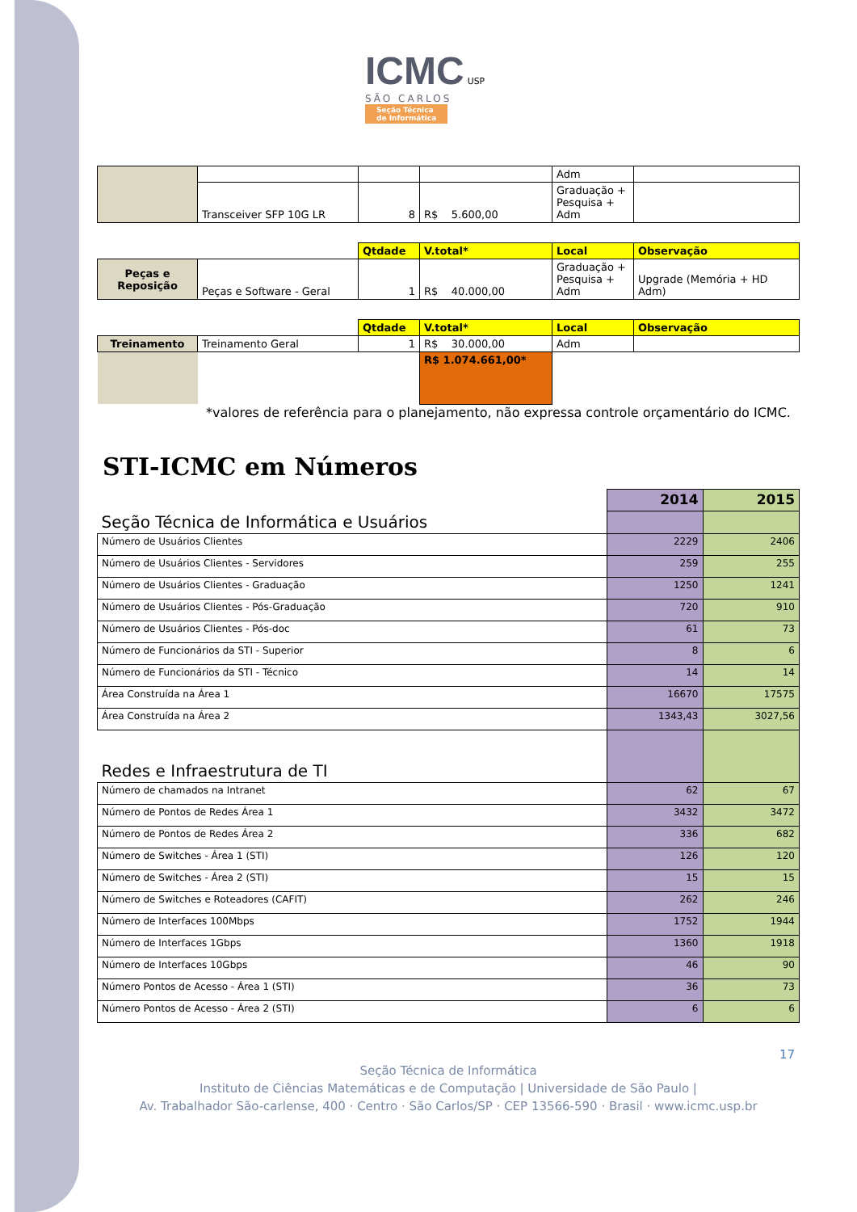ICMC USP
SÃO CARLOS
Seção Técnica
de Informática
| | | | | Adm | |
| | Transceiver SFP 10G LR | 8 | R$ 5.600,00 | Graduação + Pesquisa + Adm | |
| | | Qtdade | V.total* | Local | Observação |
| Peças e Reposição | Peças e Software - Geral | 1 | R$ 40.000,00 | Graduação + Pesquisa + Adm | Upgrade (Memória + HD Adm) |
| | | Qtdade | V.total* | Local | Observação |
| Treinamento | Treinamento Geral | 1 | R$ 30.000,00 | Adm | |
| | | | R$ 1.074.661,00* | | |
*valores de referência para o planejamento, não expressa controle orçamentário do ICMC.
STI-ICMC em Números
| | 2014 | 2015 |
| Seção Técnica de Informática e Usuários | | |
| Número de Usuários Clientes | 2229 | 2406 |
| Número de Usuários Clientes - Servidores | 259 | 255 |
| Número de Usuários Clientes - Graduação | 1250 | 1241 |
| Número de Usuários Clientes - Pós-Graduação | 720 | 910 |
| Número de Usuários Clientes - Pós-doc | 61 | 73 |
| Número de Funcionários da STI - Superior | 8 | 6 |
| Número de Funcionários da STI - Técnico | 14 | 14 |
| Área Construída na Área 1 | 16670 | 17575 |
| Área Construída na Área 2 | 1343,43 | 3027,56 |
| Redes e Infraestrutura de TI | | |
| Número de chamados na Intranet | 62 | 67 |
| Número de Pontos de Redes Área 1 | 3432 | 3472 |
| Número de Pontos de Redes Área 2 | 336 | 682 |
| Número de Switches - Área 1 (STI) | 126 | 120 |
| Número de Switches - Área 2 (STI) | 15 | 15 |
| Número de Switches e Roteadores (CAFIT) | 262 | 246 |
| Número de Interfaces 100Mbps | 1752 | 1944 |
| Número de Interfaces 1Gbps | 1360 | 1918 |
| Número de Interfaces 10Gbps | 46 | 90 |
| Número Pontos de Acesso - Área 1 (STI) | 36 | 73 |
| Número Pontos de Acesso - Área 2 (STI) | 6 | 6 |
17
Seção Técnica de Informática
Instituto de Ciências Matemáticas e de Computação | Universidade de São Paulo |
Av. Trabalhador São-carlense, 400 · Centro · São Carlos/SP · CEP 13566-590 · Brasil · www.icmc.usp.br